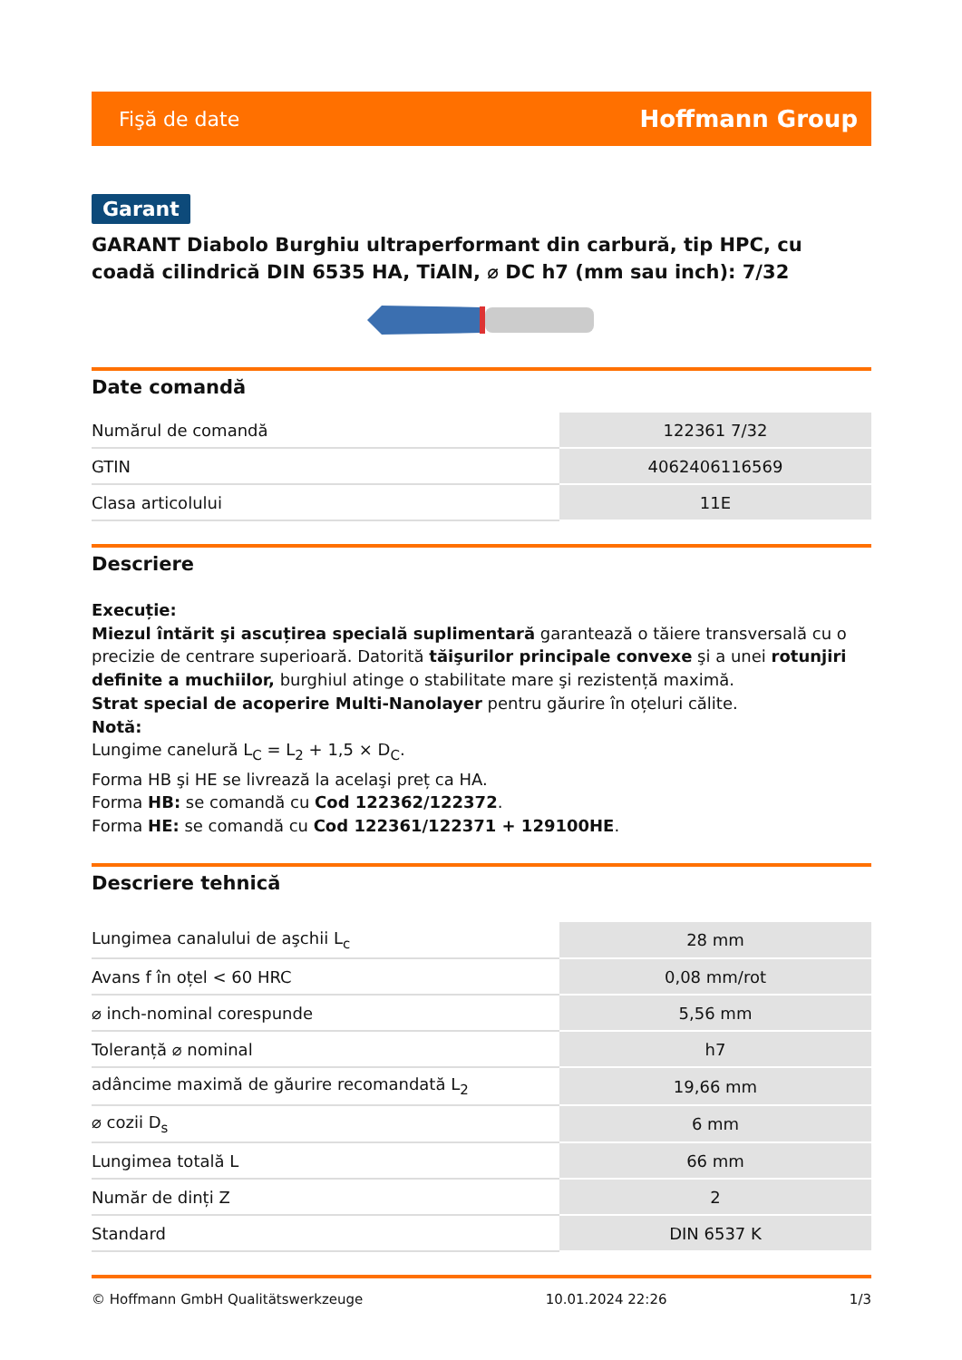Fişă de date Hoffmann Group
Garant
GARANT Diabolo Burghiu ultraperformant din carbură, tip HPC, cu coadă cilindrică DIN 6535 HA, TiAlN, ⌀ DC h7 (mm sau inch): 7/32
Date comandă
| Numărul de comandă | 122361 7/32 |
| GTIN | 4062406116569 |
| Clasa articolului | 11E |
Descriere
Execuție:
Miezul întărit şi ascuțirea specială suplimentară garantează o tăiere transversală cu o precizie de centrare superioară. Datorită tăişurilor principale convexe şi a unei rotunjiri definite a muchiilor, burghiul atinge o stabilitate mare şi rezistență maximă.
Strat special de acoperire Multi-Nanolayer pentru găurire în oțeluri călite.
Notă:
Lungime canelură L<sub>C</sub> = L<sub>2</sub> + 1,5 × D<sub>C</sub>.
Forma HB şi HE se livrează la acelaşi preț ca HA.
Forma HB: se comandă cu Cod 122362/122372.
Forma HE: se comandă cu Cod 122361/122371 + 129100HE.
Descriere tehnică
| Lungimea canalului de aşchii L<sub>c</sub> | 28 mm |
| Avans f în oțel < 60 HRC | 0,08 mm/rot |
| ⌀ inch-nominal corespunde | 5,56 mm |
| Toleranță ⌀ nominal | h7 |
| adâncime maximă de găurire recomandată L<sub>2</sub> | 19,66 mm |
| ⌀ cozii D<sub>s</sub> | 6 mm |
| Lungimea totală L | 66 mm |
| Număr de dinți Z | 2 |
| Standard | DIN 6537 K |
© Hoffmann GmbH Qualitätswerkzeuge 10.01.2024 22:26 1/3